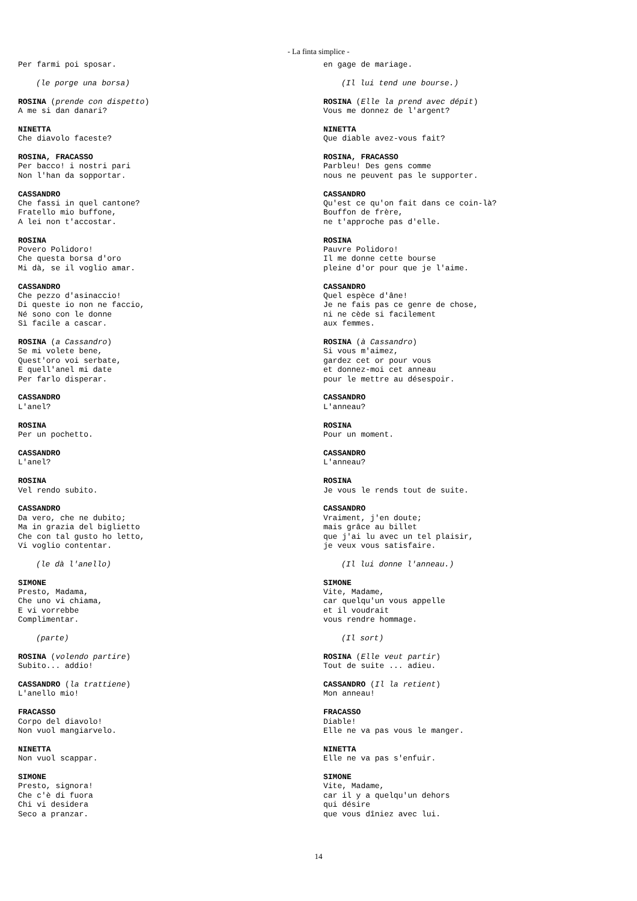- La finta simplice -
Per farmi poi sposar.
(le porge una borsa)
ROSINA (prende con dispetto)
A me si dan danari?
NINETTA
Che diavolo faceste?
ROSINA, FRACASSO
Per bacco! i nostri pari
Non l'han da sopportar.
CASSANDRO
Che fassi in quel cantone?
Fratello mio buffone,
A lei non t'accostar.
ROSINA
Povero Polidoro!
Che questa borsa d'oro
Mi dà, se il voglio amar.
CASSANDRO
Che pezzo d'asinaccio!
Di queste io non ne faccio,
Né sono con le donne
Sì facile a cascar.
ROSINA (a Cassandro)
Se mi volete bene,
Quest'oro voi serbate,
E quell'anel mi date
Per farlo disperar.
CASSANDRO
L'anel?
ROSINA
Per un pochetto.
CASSANDRO
L'anel?
ROSINA
Vel rendo subito.
CASSANDRO
Da vero, che ne dubito;
Ma in grazia del biglietto
Che con tal gusto ho letto,
Vi voglio contentar.
(le dà l'anello)
SIMONE
Presto, Madama,
Che uno vi chiama,
E vi vorrebbe
Complimentar.
(parte)
ROSINA (volendo partire)
Subito... addio!
CASSANDRO (la trattiene)
L'anello mio!
FRACASSO
Corpo del diavolo!
Non vuol mangiarvelo.
NINETTA
Non vuol scappar.
SIMONE
Presto, signora!
Che c'è di fuora
Chi vi desidera
Seco a pranzar.
en gage de mariage.
(Il lui tend une bourse.)
ROSINA (Elle la prend avec dépit)
Vous me donnez de l'argent?
NINETTA
Que diable avez-vous fait?
ROSINA, FRACASSO
Parbleu! Des gens comme
nous ne peuvent pas le supporter.
CASSANDRO
Qu'est ce qu'on fait dans ce coin-là?
Bouffon de frère,
ne t'approche pas d'elle.
ROSINA
Pauvre Polidoro!
Il me donne cette bourse
pleine d'or pour que je l'aime.
CASSANDRO
Quel espèce d'âne!
Je ne fais pas ce genre de chose,
ni ne cède si facilement
aux femmes.
ROSINA (à Cassandro)
Si vous m'aimez,
gardez cet or pour vous
et donnez-moi cet anneau
pour le mettre au désespoir.
CASSANDRO
L'anneau?
ROSINA
Pour un moment.
CASSANDRO
L'anneau?
ROSINA
Je vous le rends tout de suite.
CASSANDRO
Vraiment, j'en doute;
mais grâce au billet
que j'ai lu avec un tel plaisir,
je veux vous satisfaire.
(Il lui donne l'anneau.)
SIMONE
Vite, Madame,
car quelqu'un vous appelle
et il voudrait
vous rendre hommage.
(Il sort)
ROSINA (Elle veut partir)
Tout de suite ... adieu.
CASSANDRO (Il la retient)
Mon anneau!
FRACASSO
Diable!
Elle ne va pas vous le manger.
NINETTA
Elle ne va pas s'enfuir.
SIMONE
Vite, Madame,
car il y a quelqu'un dehors
qui désire
que vous dîniez avec lui.
14